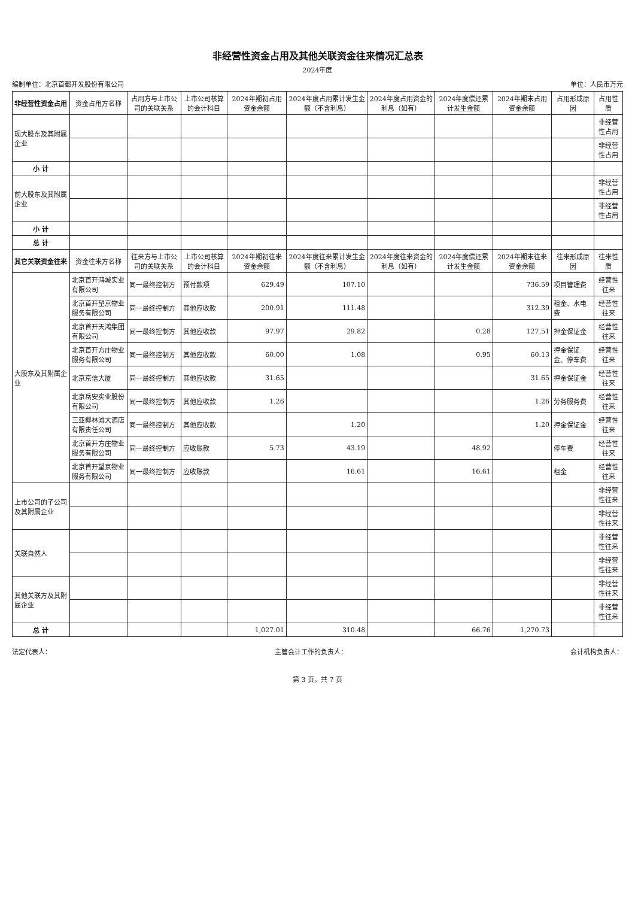非经营性资金占用及其他关联资金往来情况汇总表
2024年度
编制单位：北京首都开发股份有限公司 单位：人民币万元
| 非经营性资金占用 | 资金占用方名称 | 占用方与上市公司的关联关系 | 上市公司核算的会计科目 | 2024年期初占用资金余额 | 2024年度占用累计发生金额（不含利息） | 2024年度占用资金的利息（如有） | 2024年度偿还累计发生金额 | 2024年期末占用资金余额 | 占用形成原因 | 占用性质 |
| --- | --- | --- | --- | --- | --- | --- | --- | --- | --- | --- |
| 现大股东及其附属企业 | | | | | | | | | | 非经营性占用 |
| | | | | | | | | | | 非经营性占用 |
| 小 计 | | | | | | | | | | |
| 前大股东及其附属企业 | | | | | | | | | | 非经营性占用 |
| | | | | | | | | | | 非经营性占用 |
| 小 计 | | | | | | | | | | |
| 总 计 | | | | | | | | | | |
| 其它关联资金往来 | 资金往来方名称 | 往来方与上市公司的关联关系 | 上市公司核算的会计科目 | 2024年期初往来资金余额 | 2024年度往来累计发生金额（不含利息） | 2024年度往来资金的利息（如有） | 2024年度偿还累计发生金额 | 2024年期末往来资金余额 | 往来形成原因 | 往来性质 |
| 大股东及其附属企业 | 北京首开鸿城实业有限公司 | 同一最终控制方 | 预付款项 | 629.49 | 107.10 | | | 736.59 | 项目管理费 | 经营性往来 |
| | 北京首开望京物业服务有限公司 | 同一最终控制方 | 其他应收款 | 200.91 | 111.48 | | | 312.39 | 租金、水电费 | 经营性往来 |
| | 北京首开天鸿集团有限公司 | 同一最终控制方 | 其他应收款 | 97.97 | 29.82 | | 0.28 | 127.51 | 押金保证金 | 经营性往来 |
| | 北京首开方庄物业服务有限公司 | 同一最终控制方 | 其他应收款 | 60.00 | 1.08 | | 0.95 | 60.13 | 押金保证金、停车费 | 经营性往来 |
| | 北京京信大厦 | 同一最终控制方 | 其他应收款 | 31.65 | | | | 31.65 | 押金保证金 | 经营性往来 |
| | 北京岳安实业股份有限公司 | 同一最终控制方 | 其他应收款 | 1.26 | | | | 1.26 | 劳务服务费 | 经营性往来 |
| | 三亚椰林滩大酒店有限责任公司 | 同一最终控制方 | 其他应收款 | | 1.20 | | | 1.20 | 押金保证金 | 经营性往来 |
| | 北京首开方庄物业服务有限公司 | 同一最终控制方 | 应收账款 | 5.73 | 43.19 | | 48.92 | | 停车费 | 经营性往来 |
| | 北京首开望京物业服务有限公司 | 同一最终控制方 | 应收账款 | | 16.61 | | 16.61 | | 租金 | 经营性往来 |
| 上市公司的子公司及其附属企业 | | | | | | | | | | 非经营性往来 |
| | | | | | | | | | | 非经营性往来 |
| 关联自然人 | | | | | | | | | | 非经营性往来 |
| | | | | | | | | | | 非经营性往来 |
| 其他关联方及其附属企业 | | | | | | | | | | 非经营性往来 |
| | | | | | | | | | | 非经营性往来 |
| 总 计 | | | | 1,027.01 | 310.48 | | 66.76 | 1,270.73 | | |
法定代表人： 主管会计工作的负责人： 会计机构负责人：
第 3 页，共 7 页